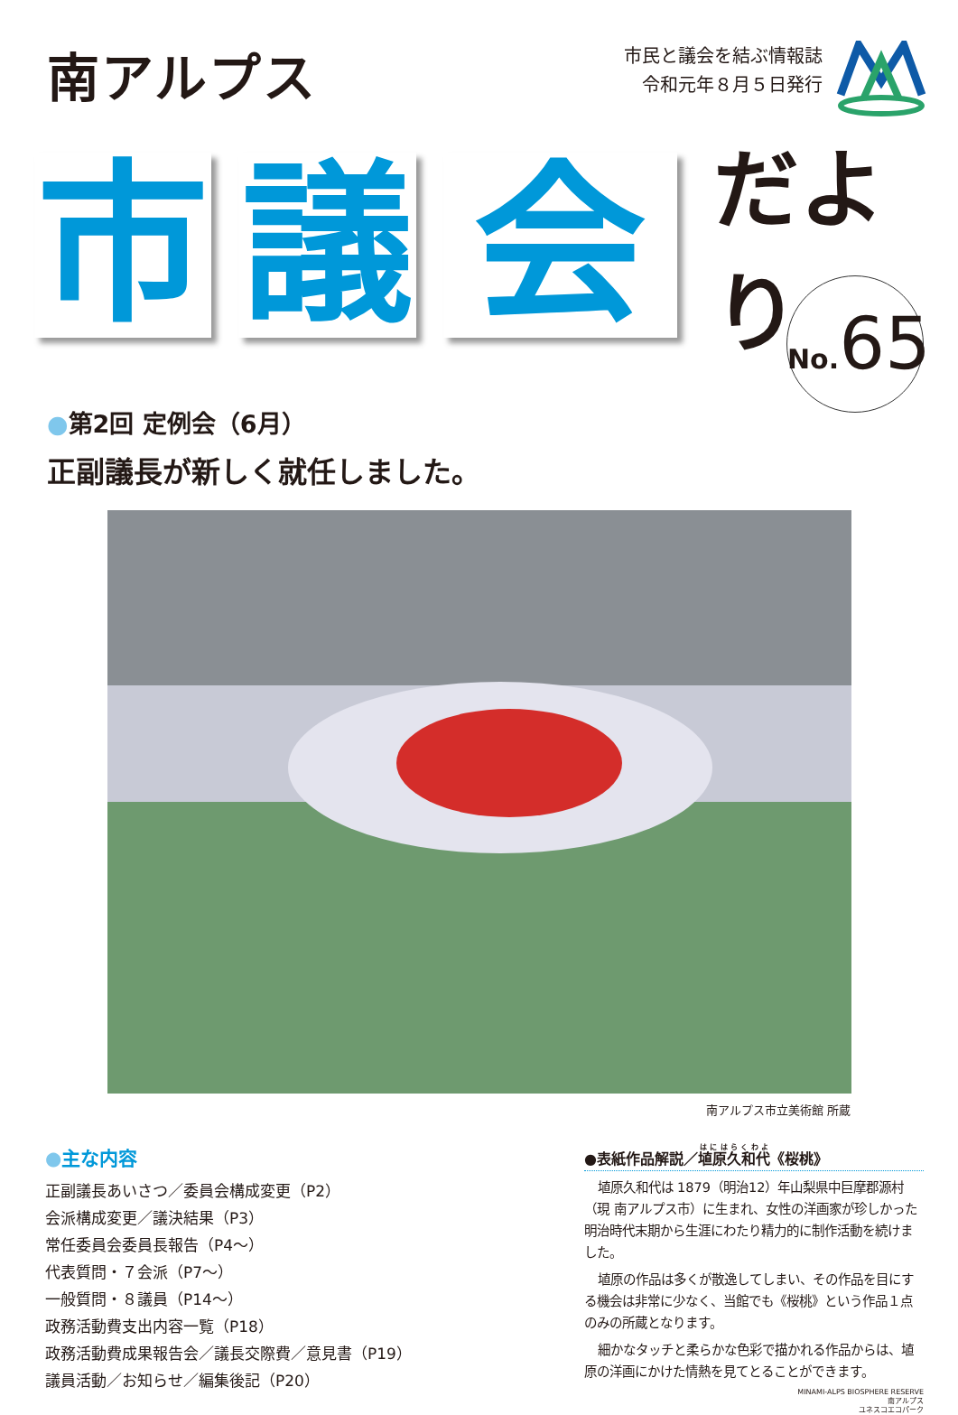南アルプス
市民と議会を結ぶ情報誌
令和元年８月５日発行
市 議 会
だより
No. 65
●第2回 定例会（6月）
正副議長が新しく就任しました。
南アルプス市立美術館 所蔵
●主な内容
正副議長あいさつ／委員会構成変更（P2）
会派構成変更／議決結果（P3）
常任委員会委員長報告（P4〜）
代表質問・７会派（P7〜）
一般質問・８議員（P14〜）
政務活動費支出内容一覧（P18）
政務活動費成果報告会／議長交際費／意見書（P19）
議員活動／お知らせ／編集後記（P20）
●表紙作品解説／埴原久和代《桜桃》
埴原久和代は 1879（明治12）年山梨県中巨摩郡源村（現 南アルプス市）に生まれ、女性の洋画家が珍しかった明治時代末期から生涯にわたり精力的に制作活動を続けました。
埴原の作品は多くが散逸してしまい、その作品を目にする機会は非常に少なく、当館でも《桜桃》という作品１点のみの所蔵となります。
細かなタッチと柔らかな色彩で描かれる作品からは、埴原の洋画にかけた情熱を見てとることができます。
MINAMI-ALPS BIOSPHERE RESERVE
南アルプス
ユネスコエコパーク